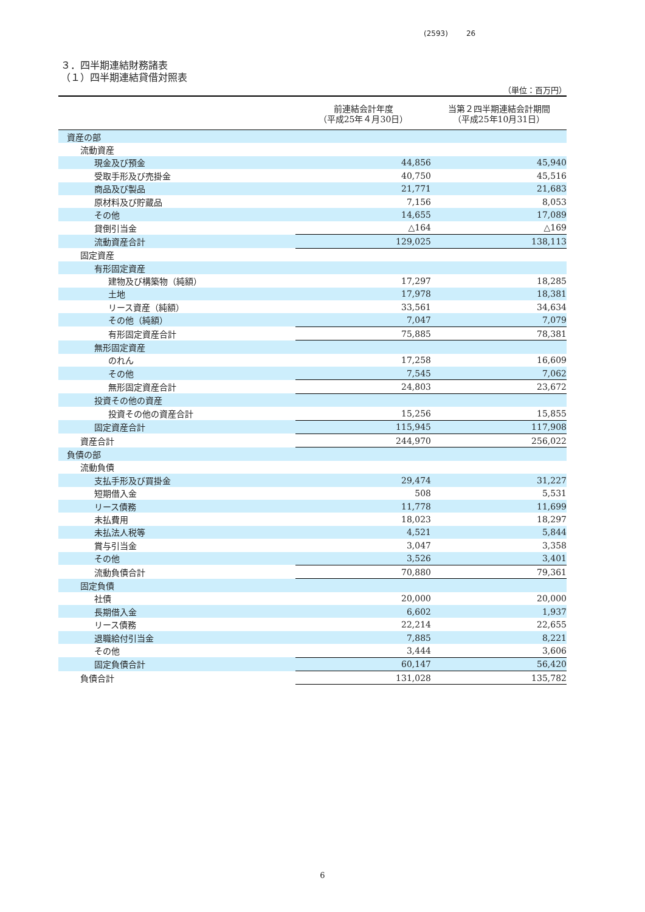(2593) 26
３．四半期連結財務諸表
（１）四半期連結貸借対照表
（単位：百万円）
| | 前連結会計年度 （平成25年４月30日） | 当第２四半期連結会計期間 （平成25年10月31日） |
| --- | --- | --- |
| 資産の部 | | |
| 流動資産 | | |
| 現金及び預金 | 44,856 | 45,940 |
| 受取手形及び売掛金 | 40,750 | 45,516 |
| 商品及び製品 | 21,771 | 21,683 |
| 原材料及び貯蔵品 | 7,156 | 8,053 |
| その他 | 14,655 | 17,089 |
| 貸倒引当金 | △164 | △169 |
| 流動資産合計 | 129,025 | 138,113 |
| 固定資産 | | |
| 有形固定資産 | | |
| 建物及び構築物（純額） | 17,297 | 18,285 |
| 土地 | 17,978 | 18,381 |
| リース資産（純額） | 33,561 | 34,634 |
| その他（純額） | 7,047 | 7,079 |
| 有形固定資産合計 | 75,885 | 78,381 |
| 無形固定資産 | | |
| のれん | 17,258 | 16,609 |
| その他 | 7,545 | 7,062 |
| 無形固定資産合計 | 24,803 | 23,672 |
| 投資その他の資産 | | |
| 投資その他の資産合計 | 15,256 | 15,855 |
| 固定資産合計 | 115,945 | 117,908 |
| 資産合計 | 244,970 | 256,022 |
| 負債の部 | | |
| 流動負債 | | |
| 支払手形及び買掛金 | 29,474 | 31,227 |
| 短期借入金 | 508 | 5,531 |
| リース債務 | 11,778 | 11,699 |
| 未払費用 | 18,023 | 18,297 |
| 未払法人税等 | 4,521 | 5,844 |
| 賞与引当金 | 3,047 | 3,358 |
| その他 | 3,526 | 3,401 |
| 流動負債合計 | 70,880 | 79,361 |
| 固定負債 | | |
| 社債 | 20,000 | 20,000 |
| 長期借入金 | 6,602 | 1,937 |
| リース債務 | 22,214 | 22,655 |
| 退職給付引当金 | 7,885 | 8,221 |
| その他 | 3,444 | 3,606 |
| 固定負債合計 | 60,147 | 56,420 |
| 負債合計 | 131,028 | 135,782 |
6